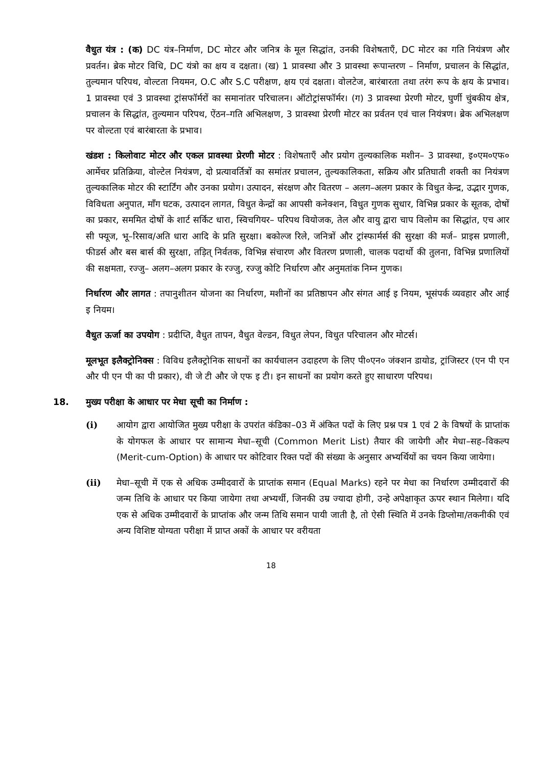वैधुत यंत्र : (क) DC यंत्र–निर्माण, DC मोटर और जनित्र के मूल सिद्धांत, उनकी विशेषताएँ, DC मोटर का गति नियंत्रण और प्रवर्तन। ब्रेक मोटर विधि, DC यंत्रो का क्षय व दक्षता। (ख) 1 प्रावस्था और 3 प्रावस्था रूपान्तरण – निर्माण, प्रचालन के सिद्धांत, तुल्यमान परिपथ, वोल्टता नियमन, O.C और S.C परीक्षण, क्षय एवं दक्षता। वोलटेज, बारंबारता तथा तरंग रूप के क्षय के प्रभाव। 1 प्रावस्था एवं 3 प्रावस्था ट्रांसफॉर्मरों का समानांतर परिचालन। ऑटोट्रांसफॉर्मर। (ग) 3 प्रावस्था प्रेरणी मोटर, घुर्णी चुंबकीय क्षेत्र, प्रचालन के सिद्धांत, तुल्यमान परिपथ, ऐंठन–गति अभिलक्षण, 3 प्रावस्था प्रेरणी मोटर का प्रर्वतन एवं चाल नियंत्रण। ब्रेक अभिलक्षण पर वोल्टता एवं बारंबारता के प्रभाव।
खंडश : किलोवाट मोटर और एकल प्रावस्था प्रेरणी मोटर : विशेषताएँ और प्रयोग तुल्यकालिक मशीन– 3 प्रावस्था, इ०एम०एफ० आर्मेचर प्रतिक्रिया, वोल्टेल नियंत्रण, दो प्रत्यावर्तित्रों का समांतर प्रचालन, तुल्यकालिकता, सक्रिय और प्रतिघाती शक्ती का नियंत्रण तुल्यकालिक मोटर की स्टार्टिंग और उनका प्रयोग। उत्पादन, संरक्षण और वितरण – अलग–अलग प्रकार के विधुत केन्द्र, उद्भार गुणक, विविधता अनुपात, माँग घटक, उत्पादन लागत, विधुत केन्द्रों का आपसी कनेक्शन, विधुत गुणक सुधार, विभिन्न प्रकार के सूतक, दोषों का प्रकार, सममित दोषों के शार्ट सर्किट धारा, स्विचगियर– परिपथ वियोजक, तेल और वायु द्वारा चाप विलोम का सिद्धांत, एच आर सी फ्यूज, भू–रिसाव/अति धारा आदि के प्रति सुरक्षा। बकोल्ज रिले, जनित्रों और ट्रांस्फार्मर्स की सुरक्षा की मर्ज– प्राइस प्रणाली, फीडर्स और बस बार्स की सुरक्षा, तड़ित् निर्वतक, विभिन्न संचारण और वितरण प्रणाली, चालक पदार्थो की तुलना, विभिन्न प्रणालियों की सक्षमता, रज्जु– अलग–अलग प्रकार के रज्जु, रज्जु कोटि निर्धारण और अनुमतांक निम्न गुणक।
निर्धारण और लागत : तपानुशीतन योजना का निर्धारण, मशीनों का प्रतिष्ठापन और संगत आई इ नियम, भूसंपर्क व्यवहार और आई इ नियम।
वैधुत ऊर्जा का उपयोग : प्रदीप्ति, वैधुत तापन, वैधुत वेल्डन, विधुत लेपन, विधुत परिचालन और मोटर्स।
मूलभूत इलैक्ट्रोनिक्स : विविध इलैक्ट्रोनिक साधनों का कार्यचालन उदाहरण के लिए पी०एन० जंक्शन डायोड, ट्रांजिस्टर (एन पी एन और पी एन पी का पी प्रकार), वी जे टी और जे एफ इ टी। इन साधनों का प्रयोग करते हुए साधारण परिपथ।
18. मुख्य परीक्षा के आधार पर मेधा सूची का निर्माण :
(i) आयोग द्वारा आयोजित मुख्य परीक्षा के उपरांत कंडिका–03 में अंकित पदों के लिए प्रश्न पत्र 1 एवं 2 के विषयों के प्राप्तांक के योगफल के आधार पर सामान्य मेधा–सूची (Common Merit List) तैयार की जायेगी और मेधा–सह–विकल्प (Merit-cum-Option) के आधार पर कोटिवार रिक्त पदों की संख्या के अनुसार अभ्यर्थियों का चयन किया जायेगा।
(ii) मेधा–सूची में एक से अधिक उम्मीदवारों के प्राप्तांक समान (Equal Marks) रहने पर मेधा का निर्धारण उम्मीदवारों की जन्म तिथि के आधार पर किया जायेगा तथा अभ्यर्थी, जिनकी उम्र ज्यादा होगी, उन्हे अपेक्षाकृत ऊपर स्थान मिलेगा। यदि एक से अधिक उम्मीदवारों के प्राप्तांक और जन्म तिथि समान पायी जाती है, तो ऐसी स्थिति में उनके डिप्लोमा/तकनीकी एवं अन्य विशिष्ट योग्यता परीक्षा में प्राप्त अकों के आधार पर वरीयता
18